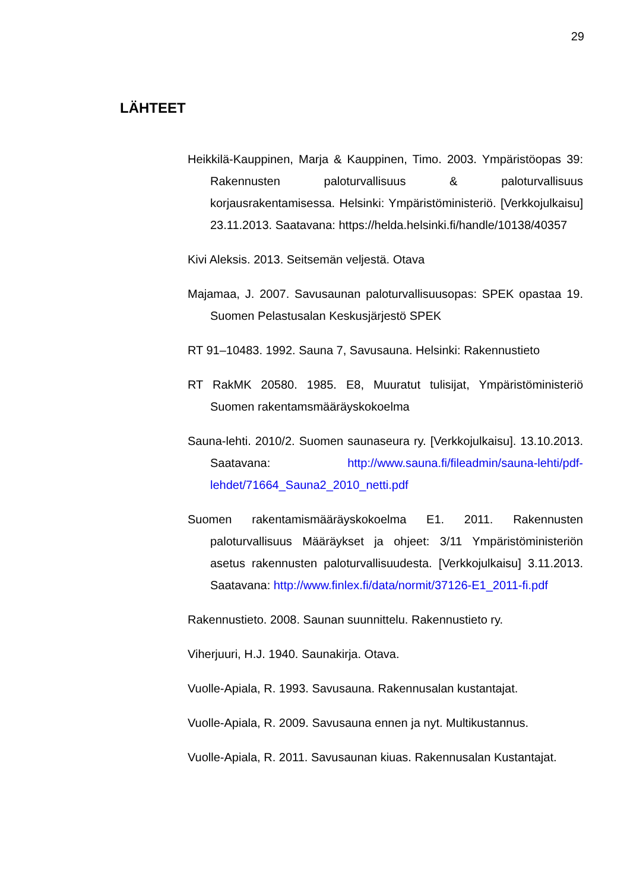29
LÄHTEET
Heikkilä-Kauppinen, Marja & Kauppinen, Timo. 2003. Ympäristöopas 39: Rakennusten paloturvallisuus & paloturvallisuus korjausrakentamisessa. Helsinki: Ympäristöministeriö. [Verkkojulkaisu] 23.11.2013. Saatavana: https://helda.helsinki.fi/handle/10138/40357
Kivi Aleksis. 2013. Seitsemän veljestä. Otava
Majamaa, J. 2007. Savusaunan paloturvallisuusopas: SPEK opastaa 19. Suomen Pelastusalan Keskusjärjestö SPEK
RT 91–10483. 1992. Sauna 7, Savusauna. Helsinki: Rakennustieto
RT RakMK 20580. 1985. E8, Muuratut tulisijat, Ympäristöministeriö Suomen rakentamsmääräyskokoelma
Sauna-lehti. 2010/2. Suomen saunaseura ry. [Verkkojulkaisu]. 13.10.2013. Saatavana: http://www.sauna.fi/fileadmin/sauna-lehti/pdf-lehdet/71664_Sauna2_2010_netti.pdf
Suomen rakentamismääräyskokoelma E1. 2011. Rakennusten paloturvallisuus Määräykset ja ohjeet: 3/11 Ympäristöministeriön asetus rakennusten paloturvallisuudesta. [Verkkojulkaisu] 3.11.2013. Saatavana: http://www.finlex.fi/data/normit/37126-E1_2011-fi.pdf
Rakennustieto. 2008. Saunan suunnittelu. Rakennustieto ry.
Viherjuuri, H.J. 1940. Saunakirja. Otava.
Vuolle-Apiala, R. 1993. Savusauna. Rakennusalan kustantajat.
Vuolle-Apiala, R. 2009. Savusauna ennen ja nyt. Multikustannus.
Vuolle-Apiala, R. 2011. Savusaunan kiuas. Rakennusalan Kustantajat.